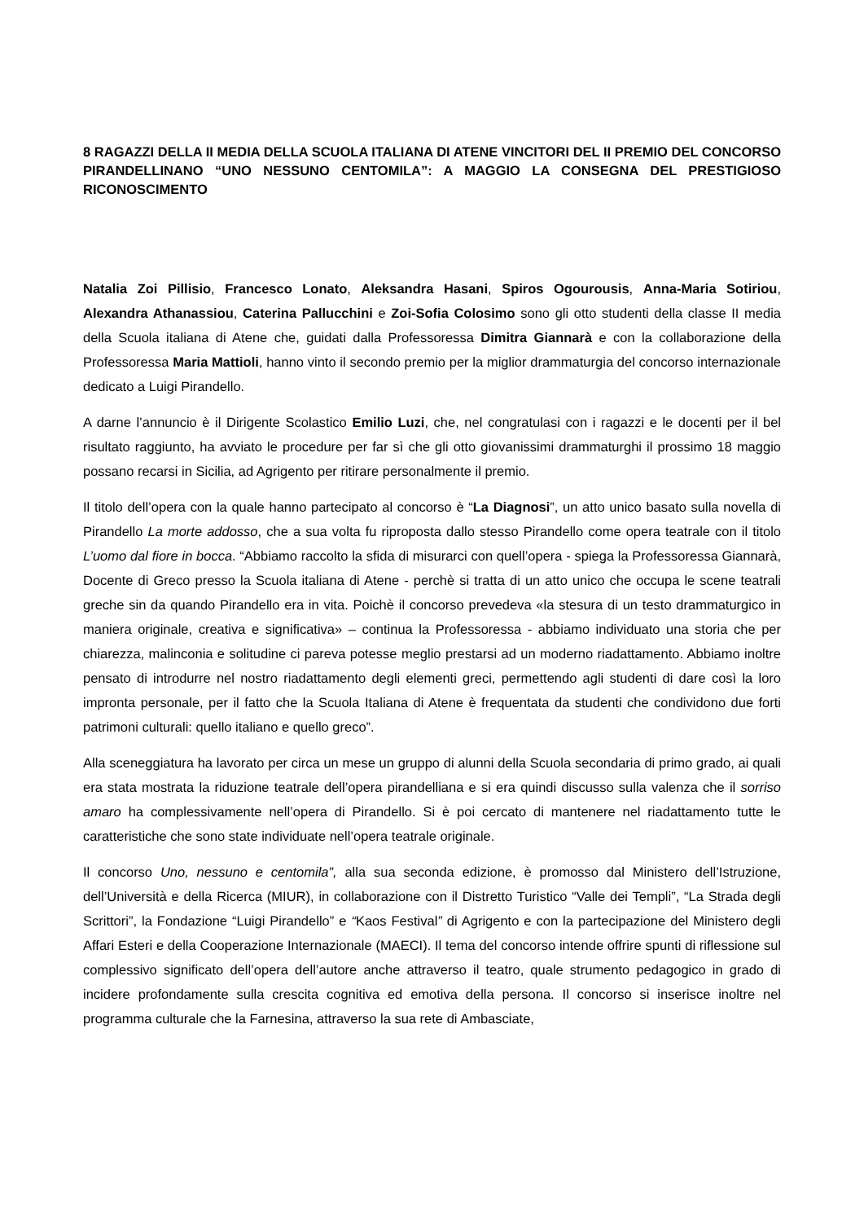8 RAGAZZI DELLA II MEDIA DELLA SCUOLA ITALIANA DI ATENE VINCITORI DEL II PREMIO DEL CONCORSO PIRANDELLINANO “UNO NESSUNO CENTOMILA”: A MAGGIO LA CONSEGNA DEL PRESTIGIOSO RICONOSCIMENTO
Natalia Zoi Pillisio, Francesco Lonato, Aleksandra Hasani, Spiros Ogourousis, Anna-Maria Sotiriou, Alexandra Athanassiou, Caterina Pallucchini e Zoi-Sofia Colosimo sono gli otto studenti della classe II media della Scuola italiana di Atene che, guidati dalla Professoressa Dimitra Giannarà e con la collaborazione della Professoressa Maria Mattioli, hanno vinto il secondo premio per la miglior drammaturgia del concorso internazionale dedicato a Luigi Pirandello.
A darne l’annuncio è il Dirigente Scolastico Emilio Luzi, che, nel congratulasi con i ragazzi e le docenti per il bel risultato raggiunto, ha avviato le procedure per far sì che gli otto giovanissimi drammaturghi il prossimo 18 maggio possano recarsi in Sicilia, ad Agrigento per ritirare personalmente il premio.
Il titolo dell’opera con la quale hanno partecipato al concorso è “La Diagnosi”, un atto unico basato sulla novella di Pirandello La morte addosso, che a sua volta fu riproposta dallo stesso Pirandello come opera teatrale con il titolo L’uomo dal fiore in bocca. “Abbiamo raccolto la sfida di misurarci con quell’opera - spiega la Professoressa Giannarà, Docente di Greco presso la Scuola italiana di Atene - perchè si tratta di un atto unico che occupa le scene teatrali greche sin da quando Pirandello era in vita. Poichè il concorso prevedeva «la stesura di un testo drammaturgico in maniera originale, creativa e significativa» – continua la Professoressa - abbiamo individuato una storia che per chiarezza, malinconia e solitudine ci pareva potesse meglio prestarsi ad un moderno riadattamento. Abbiamo inoltre pensato di introdurre nel nostro riadattamento degli elementi greci, permettendo agli studenti di dare così la loro impronta personale, per il fatto che la Scuola Italiana di Atene è frequentata da studenti che condividono due forti patrimoni culturali: quello italiano e quello greco”.
Alla sceneggiatura ha lavorato per circa un mese un gruppo di alunni della Scuola secondaria di primo grado, ai quali era stata mostrata la riduzione teatrale dell’opera pirandelliana e si era quindi discusso sulla valenza che il sorriso amaro ha complessivamente nell’opera di Pirandello. Si è poi cercato di mantenere nel riadattamento tutte le caratteristiche che sono state individuate nell’opera teatrale originale.
Il concorso Uno, nessuno e centomila”, alla sua seconda edizione, è promosso dal Ministero dell’Istruzione, dell’Università e della Ricerca (MIUR), in collaborazione con il Distretto Turistico “Valle dei Templi”, “La Strada degli Scrittori”, la Fondazione “Luigi Pirandello” e “Kaos Festival” di Agrigento e con la partecipazione del Ministero degli Affari Esteri e della Cooperazione Internazionale (MAECI). Il tema del concorso intende offrire spunti di riflessione sul complessivo significato dell’opera dell’autore anche attraverso il teatro, quale strumento pedagogico in grado di incidere profondamente sulla crescita cognitiva ed emotiva della persona. Il concorso si inserisce inoltre nel programma culturale che la Farnesina, attraverso la sua rete di Ambasciate,